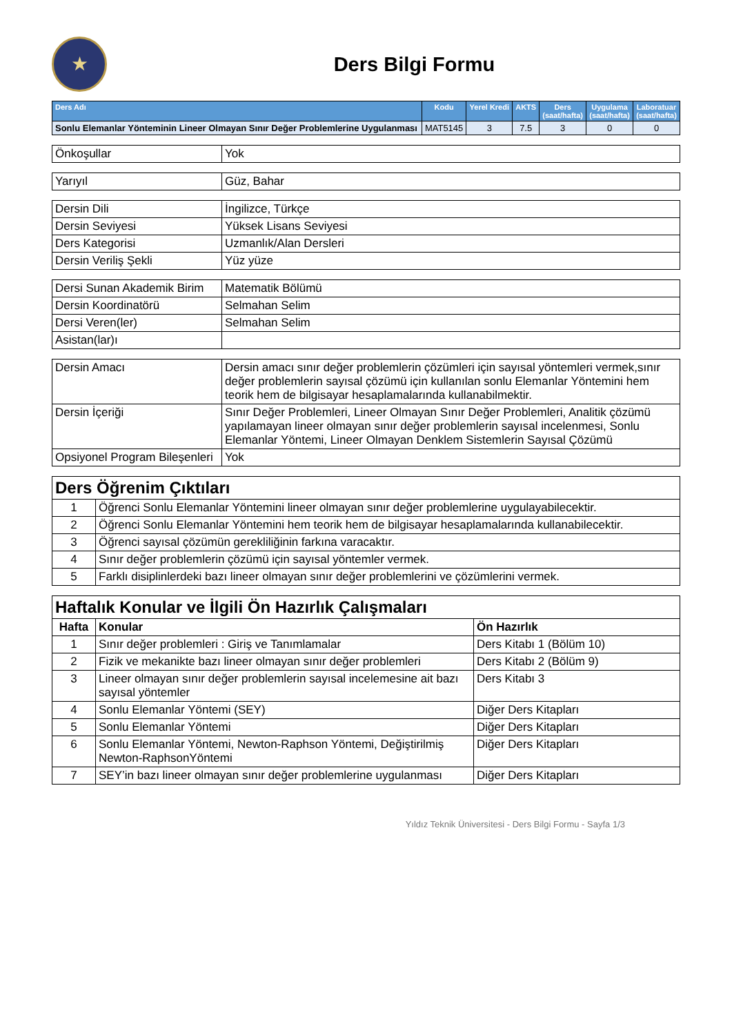★
Ders Bilgi Formu
| Ders Adı | Kodu | Yerel Kredi | AKTS | Ders (saat/hafta) | Uygulama (saat/hafta) | Laboratuar (saat/hafta) |
| --- | --- | --- | --- | --- | --- | --- |
| Sonlu Elemanlar Yönteminin Lineer Olmayan Sınır Değer Problemlerine Uygulanması | MAT5145 | 3 | 7.5 | 3 | 0 | 0 |
| Önkoşullar | Yok |
| Yarıyıl | Güz, Bahar |
| Dersin Dili | İngilizce, Türkçe |
| Dersin Seviyesi | Yüksek Lisans Seviyesi |
| Ders Kategorisi | Uzmanlık/Alan Dersleri |
| Dersin Veriliş Şekli | Yüz yüze |
| Dersi Sunan Akademik Birim | Matematik Bölümü |
| Dersin Koordinatörü | Selmahan Selim |
| Dersi Veren(ler) | Selmahan Selim |
| Asistan(lar)ı | |
| Dersin Amacı | Dersin amacı sınır değer problemlerin çözümleri için sayısal yöntemleri vermek,sınır değer problemlerin sayısal çözümü için kullanılan sonlu Elemanlar Yöntemini hem teorik hem de bilgisayar hesaplamalarında kullanabilmektir. |
| Dersin İçeriği | Sınır Değer Problemleri, Lineer Olmayan Sınır Değer Problemleri, Analitik çözümü yapılamayan lineer olmayan sınır değer problemlerin sayısal incelenmesi, Sonlu Elemanlar Yöntemi, Lineer Olmayan Denklem Sistemlerin Sayısal Çözümü |
| Opsiyonel Program Bileşenleri | Yok |
| Ders Öğrenim Çıktıları | |
| 1 | Öğrenci Sonlu Elemanlar Yöntemini lineer olmayan sınır değer problemlerine uygulayabilecektir. |
| 2 | Öğrenci Sonlu Elemanlar Yöntemini hem teorik hem de bilgisayar hesaplamalarında kullanabilecektir. |
| 3 | Öğrenci sayısal çözümün gerekliliğinin farkına varacaktır. |
| 4 | Sınır değer problemlerin çözümü için sayısal yöntemler vermek. |
| 5 | Farklı disiplinlerdeki bazı lineer olmayan sınır değer problemlerini ve çözümlerini vermek. |
| Haftalık Konular ve İlgili Ön Hazırlık Çalışmaları | | |
| Hafta | Konular | Ön Hazırlık |
| 1 | Sınır değer problemleri : Giriş ve Tanımlamalar | Ders Kitabı 1 (Bölüm 10) |
| 2 | Fizik ve mekanikte bazı lineer olmayan sınır değer problemleri | Ders Kitabı 2 (Bölüm 9) |
| 3 | Lineer olmayan sınır değer problemlerin sayısal incelemesine ait bazı sayısal yöntemler | Ders Kitabı 3 |
| 4 | Sonlu Elemanlar Yöntemi (SEY) | Diğer Ders Kitapları |
| 5 | Sonlu Elemanlar Yöntemi | Diğer Ders Kitapları |
| 6 | Sonlu Elemanlar Yöntemi, Newton-Raphson Yöntemi, Değiştirilmiş Newton-RaphsonYöntemi | Diğer Ders Kitapları |
| 7 | SEY’in bazı lineer olmayan sınır değer problemlerine uygulanması | Diğer Ders Kitapları |
Yıldız Teknik Üniversitesi - Ders Bilgi Formu - Sayfa 1/3